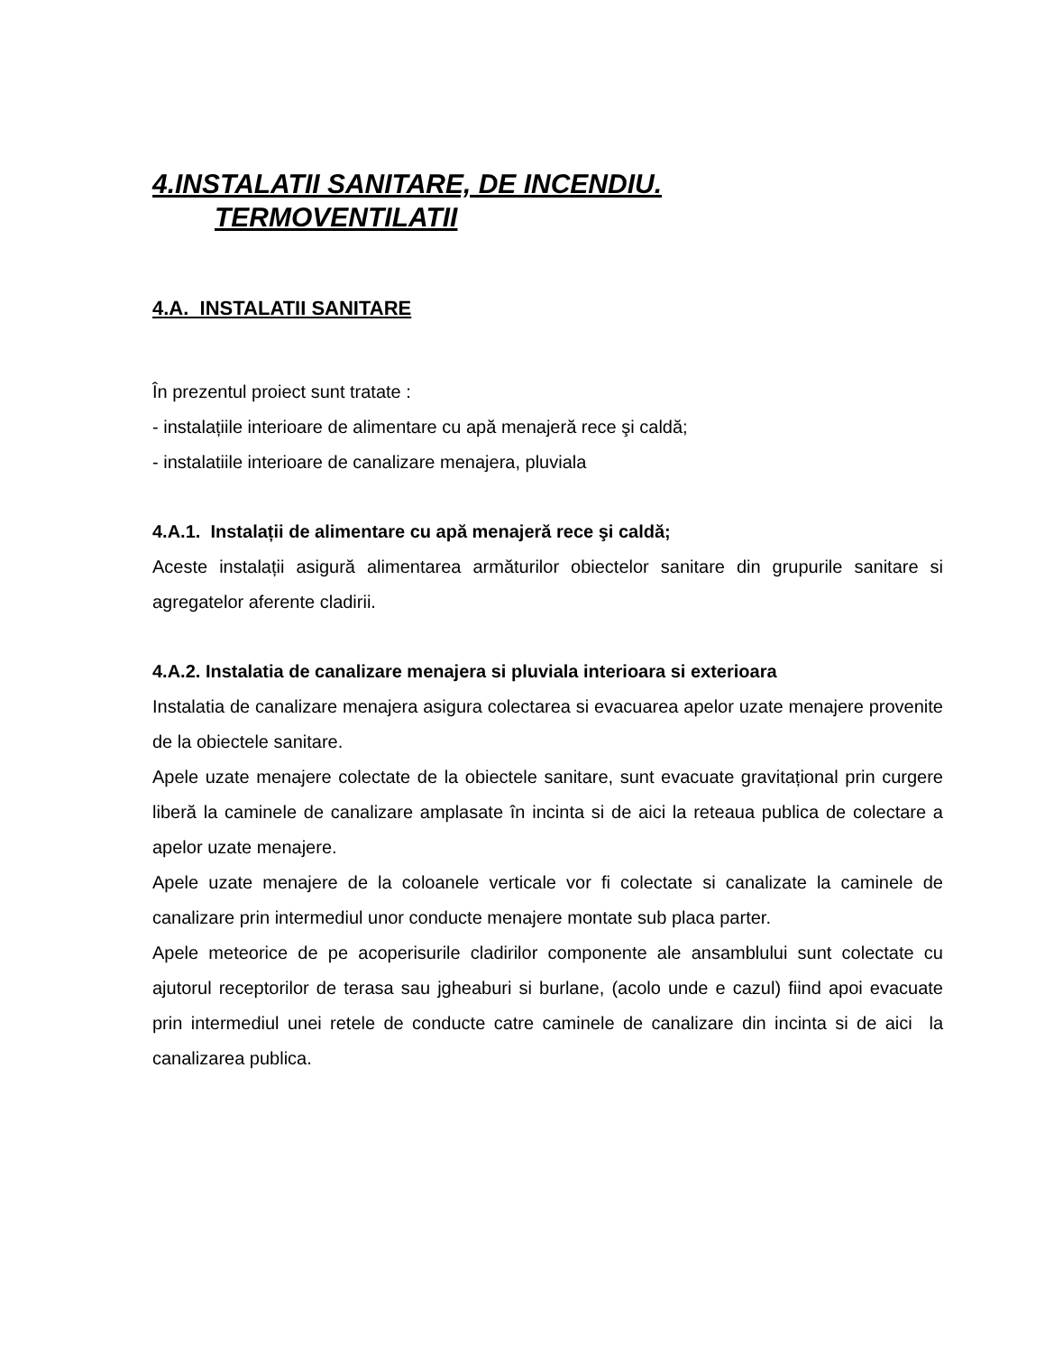4.INSTALATII SANITARE, DE INCENDIU.
TERMOVENTILATII
4.A. INSTALATII SANITARE
În prezentul proiect sunt tratate :
- instalațiile interioare de alimentare cu apă menajeră rece şi caldă;
- instalatiile interioare de canalizare menajera, pluviala
4.A.1. Instalații de alimentare cu apă menajeră rece şi caldă;
Aceste instalații asigură alimentarea armăturilor obiectelor sanitare din grupurile sanitare si agregatelor aferente cladirii.
4.A.2. Instalatia de canalizare menajera si pluviala interioara si exterioara
Instalatia de canalizare menajera asigura colectarea si evacuarea apelor uzate menajere provenite de la obiectele sanitare.
Apele uzate menajere colectate de la obiectele sanitare, sunt evacuate gravitațional prin curgere liberă la caminele de canalizare amplasate în incinta si de aici la reteaua publica de colectare a apelor uzate menajere.
Apele uzate menajere de la coloanele verticale vor fi colectate si canalizate la caminele de canalizare prin intermediul unor conducte menajere montate sub placa parter.
Apele meteorice de pe acoperisurile cladirilor componente ale ansamblului sunt colectate cu ajutorul receptorilor de terasa sau jgheaburi si burlane, (acolo unde e cazul) fiind apoi evacuate prin intermediul unei retele de conducte catre caminele de canalizare din incinta si de aici la canalizarea publica.